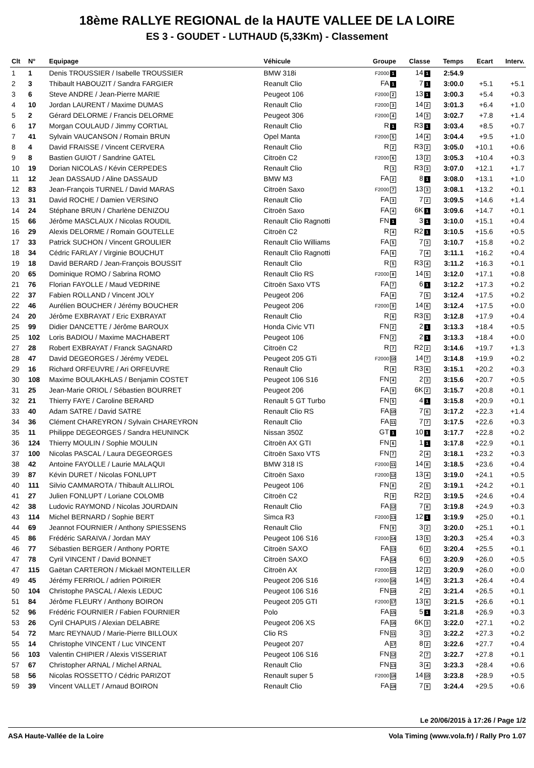18ème RALLYE REGIONAL de la HAUTE VALLEE DE LA LOIRE
ES 3 - GOUDET - LUTHAUD (5,33Km) - Classement
| Clt | N° | Equipage | Véhicule | Groupe | Classe | Temps | Ecart | Interv. |
| --- | --- | --- | --- | --- | --- | --- | --- | --- |
| 1 | 1 | Denis TROUSSIER / Isabelle TROUSSIER | BMW 318i | F2000 1 | 14 1 | 2:54.9 | | |
| 2 | 3 | Thibault HABOUZIT / Sandra FARGIER | Reanult Clio | FA 1 | 7 1 | 3:00.0 | +5.1 | +5.1 |
| 3 | 6 | Steve ANDRE / Jean-Pierre MARIE | Peugeot 106 | F2000 2 | 13 1 | 3:00.3 | +5.4 | +0.3 |
| 4 | 10 | Jordan LAURENT / Maxime DUMAS | Renault Clio | F2000 3 | 14 2 | 3:01.3 | +6.4 | +1.0 |
| 5 | 2 | Gérard DELORME / Francis DELORME | Peugeot 306 | F2000 4 | 14 3 | 3:02.7 | +7.8 | +1.4 |
| 6 | 17 | Morgan COULAUD / Jimmy CORTIAL | Renault Clio | R 1 | R3 1 | 3:03.4 | +8.5 | +0.7 |
| 7 | 41 | Sylvain VAUCANSON / Romain BRUN | Opel Manta | F2000 5 | 14 4 | 3:04.4 | +9.5 | +1.0 |
| 8 | 4 | David FRAISSE / Vincent CERVERA | Renault Clio | R 2 | R3 2 | 3:05.0 | +10.1 | +0.6 |
| 9 | 8 | Bastien GUIOT / Sandrine GATEL | Citroën C2 | F2000 6 | 13 2 | 3:05.3 | +10.4 | +0.3 |
| 10 | 19 | Dorian NICOLAS / Kévin CERPEDES | Renault Clio | R 3 | R3 3 | 3:07.0 | +12.1 | +1.7 |
| 11 | 12 | Jean DASSAUD / Aline DASSAUD | BMW M3 | FA 2 | 8 1 | 3:08.0 | +13.1 | +1.0 |
| 12 | 83 | Jean-François TURNEL / David MARAS | Citroën Saxo | F2000 7 | 13 3 | 3:08.1 | +13.2 | +0.1 |
| 13 | 31 | David ROCHE / Damien VERSINO | Renault Clio | FA 3 | 7 2 | 3:09.5 | +14.6 | +1.4 |
| 14 | 24 | Stéphane BRUN / Charlène DENIZOU | Citroën Saxo | FA 4 | 6K 1 | 3:09.6 | +14.7 | +0.1 |
| 15 | 66 | Jérôme MASCLAUX / Nicolas ROUDIL | Renault Clio Ragnotti | FN 1 | 3 1 | 3:10.0 | +15.1 | +0.4 |
| 16 | 29 | Alexis DELORME / Romain GOUTELLE | Citroën C2 | R 4 | R2 1 | 3:10.5 | +15.6 | +0.5 |
| 17 | 33 | Patrick SUCHON / Vincent GROULIER | Renault Clio Williams | FA 5 | 7 3 | 3:10.7 | +15.8 | +0.2 |
| 18 | 34 | Cédric FARLAY / Virginie BOUCHUT | Renault Clio Ragnotti | FA 6 | 7 4 | 3:11.1 | +16.2 | +0.4 |
| 19 | 18 | David BERARD / Jean-François BOUSSIT | Renault Clio | R 5 | R3 4 | 3:11.2 | +16.3 | +0.1 |
| 20 | 65 | Dominique ROMO / Sabrina ROMO | Renault Clio RS | F2000 8 | 14 5 | 3:12.0 | +17.1 | +0.8 |
| 21 | 76 | Florian FAYOLLE / Maud VEDRINE | Citroën Saxo VTS | FA 7 | 6 1 | 3:12.2 | +17.3 | +0.2 |
| 22 | 37 | Fabien ROLLAND / Vincent JOLY | Peugeot 206 | FA 8 | 7 5 | 3:12.4 | +17.5 | +0.2 |
| 22 | 46 | Aurélien BOUCHER / Jérémy BOUCHER | Peugeot 206 | F2000 9 | 14 6 | 3:12.4 | +17.5 | +0.0 |
| 24 | 20 | Jérôme EXBRAYAT / Eric EXBRAYAT | Renault Clio | R 6 | R3 5 | 3:12.8 | +17.9 | +0.4 |
| 25 | 99 | Didier DANCETTE / Jérôme BAROUX | Honda Civic VTI | FN 2 | 2 1 | 3:13.3 | +18.4 | +0.5 |
| 25 | 102 | Loris BADIOU / Maxime MACHABERT | Peugeot 106 | FN 2 | 2 1 | 3:13.3 | +18.4 | +0.0 |
| 27 | 28 | Robert EXBRAYAT / Franck SAGNARD | Citroën C2 | R 7 | R2 2 | 3:14.6 | +19.7 | +1.3 |
| 28 | 47 | David DEGEORGES / Jérémy VEDEL | Peugeot 205 GTi | F2000 10 | 14 7 | 3:14.8 | +19.9 | +0.2 |
| 29 | 16 | Richard ORFEUVRE / Ari ORFEUVRE | Renault Clio | R 8 | R3 6 | 3:15.1 | +20.2 | +0.3 |
| 30 | 108 | Maxime BOULAKHLAS / Benjamin COSTET | Peugeot 106 S16 | FN 4 | 2 3 | 3:15.6 | +20.7 | +0.5 |
| 31 | 25 | Jean-Marie ORIOL / Sébastien BOURRET | Peugeot 206 | FA 9 | 6K 2 | 3:15.7 | +20.8 | +0.1 |
| 32 | 21 | Thierry FAYE / Caroline BERARD | Renault 5 GT Turbo | FN 5 | 4 1 | 3:15.8 | +20.9 | +0.1 |
| 33 | 40 | Adam SATRE / David SATRE | Renault Clio RS | FA 10 | 7 6 | 3:17.2 | +22.3 | +1.4 |
| 34 | 36 | Clément CHAREYRON / Sylvain CHAREYRON | Renault Clio | FA 11 | 7 7 | 3:17.5 | +22.6 | +0.3 |
| 35 | 11 | Philippe DEGEORGES / Sandra HEUNINCK | Nissan 350Z | GT 1 | 10 1 | 3:17.7 | +22.8 | +0.2 |
| 36 | 124 | Thierry MOULIN / Sophie MOULIN | Citroën AX GTI | FN 6 | 1 1 | 3:17.8 | +22.9 | +0.1 |
| 37 | 100 | Nicolas PASCAL / Laura DEGEORGES | Citroën Saxo VTS | FN 7 | 2 4 | 3:18.1 | +23.2 | +0.3 |
| 38 | 42 | Antoine FAYOLLE / Laurie MALAQUI | BMW 318 IS | F2000 11 | 14 8 | 3:18.5 | +23.6 | +0.4 |
| 39 | 87 | Kévin DURET / Nicolas FONLUPT | Citroën Saxo | F2000 12 | 13 4 | 3:19.0 | +24.1 | +0.5 |
| 40 | 111 | Silvio CAMMAROTA / Thibault ALLIROL | Peugeot 106 | FN 8 | 2 5 | 3:19.1 | +24.2 | +0.1 |
| 41 | 27 | Julien FONLUPT / Loriane COLOMB | Citroën C2 | R 9 | R2 3 | 3:19.5 | +24.6 | +0.4 |
| 42 | 38 | Ludovic RAYMOND / Nicolas JOURDAIN | Renault Clio | FA 12 | 7 8 | 3:19.8 | +24.9 | +0.3 |
| 43 | 114 | Michel BERNARD / Sophie BERT | Simca R3 | F2000 13 | 12 1 | 3:19.9 | +25.0 | +0.1 |
| 44 | 69 | Jeannot FOURNIER / Anthony SPIESSENS | Renault Clio | FN 9 | 3 2 | 3:20.0 | +25.1 | +0.1 |
| 45 | 86 | Frédéric SARAIVA / Jordan MAY | Peugeot 106 S16 | F2000 14 | 13 5 | 3:20.3 | +25.4 | +0.3 |
| 46 | 77 | Sébastien BERGER / Anthony PORTE | Citroën SAXO | FA 13 | 6 2 | 3:20.4 | +25.5 | +0.1 |
| 47 | 78 | Cyril VINCENT / David BONNET | Citroën SAXO | FA 14 | 6 3 | 3:20.9 | +26.0 | +0.5 |
| 47 | 115 | Gaëtan CARTERON / Mickaël MONTEILLER | Citroën AX | F2000 15 | 12 2 | 3:20.9 | +26.0 | +0.0 |
| 49 | 45 | Jérémy FERRIOL / adrien POIRIER | Peugeot 206 S16 | F2000 16 | 14 9 | 3:21.3 | +26.4 | +0.4 |
| 50 | 104 | Christophe PASCAL / Alexis LEDUC | Peugeot 106 S16 | FN 10 | 2 6 | 3:21.4 | +26.5 | +0.1 |
| 51 | 84 | Jérôme FLEURY / Anthony BOIRON | Peugeot 205 GTI | F2000 17 | 13 6 | 3:21.5 | +26.6 | +0.1 |
| 52 | 96 | Frédéric FOURNIER / Fabien FOURNIER | Polo | FA 15 | 5 1 | 3:21.8 | +26.9 | +0.3 |
| 53 | 26 | Cyril CHAPUIS / Alexian DELABRE | Peugeot 206 XS | FA 16 | 6K 3 | 3:22.0 | +27.1 | +0.2 |
| 54 | 72 | Marc REYNAUD / Marie-Pierre BILLOUX | Clio RS | FN 11 | 3 3 | 3:22.2 | +27.3 | +0.2 |
| 55 | 14 | Christophe VINCENT / Luc VINCENT | Peugeot 207 | A 17 | 8 2 | 3:22.6 | +27.7 | +0.4 |
| 56 | 103 | Valentin CHIPIER / Alexis VISSERIAT | Peugeot 106 S16 | FN 12 | 2 7 | 3:22.7 | +27.8 | +0.1 |
| 57 | 67 | Christopher ARNAL / Michel ARNAL | Renault Clio | FN 13 | 3 4 | 3:23.3 | +28.4 | +0.6 |
| 58 | 56 | Nicolas ROSSETTO / Cédric PARIZOT | Renault super 5 | F2000 18 | 14 10 | 3:23.8 | +28.9 | +0.5 |
| 59 | 39 | Vincent VALLET / Arnaud BOIRON | Renault Clio | FA 18 | 7 9 | 3:24.4 | +29.5 | +0.6 |
Le 20/06/2015 à 17:26 / Page 1/2
ASA Haute-Vallée de la Loire Vola Timing (www.vola.fr) / Rally Pro 1.07